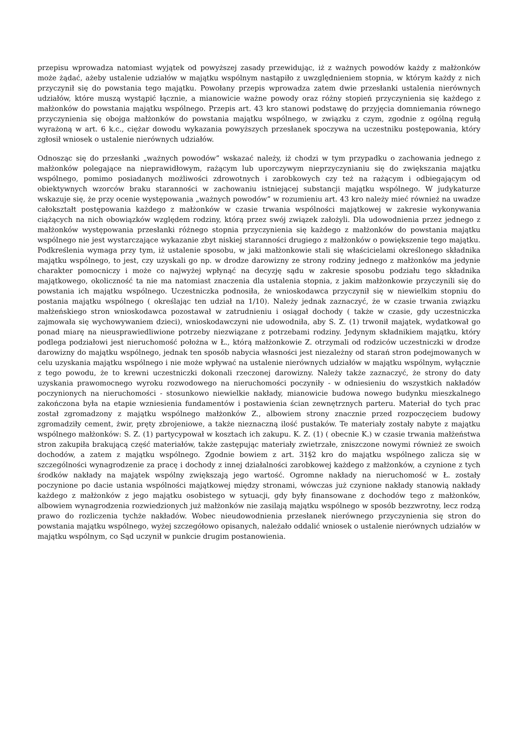przepisu wprowadza natomiast wyjątek od powyższej zasady przewidując, iż z ważnych powodów każdy z małżonków może żądać, ażeby ustalenie udziałów w majątku wspólnym nastąpiło z uwzględnieniem stopnia, w którym każdy z nich przyczynił się do powstania tego majątku. Powołany przepis wprowadza zatem dwie przesłanki ustalenia nierównych udziałów, które muszą wystąpić łącznie, a mianowicie ważne powody oraz różny stopień przyczynienia się każdego z małżonków do powstania majątku wspólnego. Przepis art. 43 kro stanowi podstawę do przyjęcia domniemania równego przyczynienia się obojga małżonków do powstania majątku wspólnego, w związku z czym, zgodnie z ogólną regułą wyrażoną w art. 6 k.c., ciężar dowodu wykazania powyższych przesłanek spoczywa na uczestniku postępowania, który zgłosił wniosek o ustalenie nierównych udziałów.
Odnosząc się do przesłanki „ważnych powodów” wskazać należy, iż chodzi w tym przypadku o zachowania jednego z małżonków polegające na nieprawidłowym, rażącym lub uporczywym nieprzyczynianiu się do zwiększania majątku wspólnego, pomimo posiadanych możliwości zdrowotnych i zarobkowych czy też na rażącym i odbiegającym od obiektywnych wzorców braku staranności w zachowaniu istniejącej substancji majątku wspólnego. W judykaturze wskazuje się, że przy ocenie występowania „ważnych powodów” w rozumieniu art. 43 kro należy mieć również na uwadze całokształt postępowania każdego z małżonków w czasie trwania wspólności majątkowej w zakresie wykonywania ciążących na nich obowiązków względem rodziny, którą przez swój związek założyli. Dla udowodnienia przez jednego z małżonków występowania przesłanki różnego stopnia przyczynienia się każdego z małżonków do powstania majątku wspólnego nie jest wystarczające wykazanie zbyt niskiej staranności drugiego z małżonków o powiększenie tego majątku. Podkreślenia wymaga przy tym, iż ustalenie sposobu, w jaki małżonkowie stali się właścicielami określonego składnika majątku wspólnego, to jest, czy uzyskali go np. w drodze darowizny ze strony rodziny jednego z małżonków ma jedynie charakter pomocniczy i może co najwyżej wpłynąć na decyzję sądu w zakresie sposobu podziału tego składnika majątkowego, okoliczność ta nie ma natomiast znaczenia dla ustalenia stopnia, z jakim małżonkowie przyczynili się do powstania ich majątku wspólnego. Uczestniczka podnosiła, że wnioskodawca przyczynił się w niewielkim stopniu do postania majątku wspólnego ( określając ten udział na 1/10). Należy jednak zaznaczyć, że w czasie trwania związku małżeńskiego stron wnioskodawca pozostawał w zatrudnieniu i osiągał dochody ( także w czasie, gdy uczestniczka zajmowała się wychowywaniem dzieci), wnioskodawczyni nie udowodniła, aby S. Z. (1) trwonił majątek, wydatkował go ponad miarę na nieusprawiedliwione potrzeby niezwiązane z potrzebami rodziny. Jedynym składnikiem majątku, który podlega podziałowi jest nieruchomość położna w Ł., którą małżonkowie Z. otrzymali od rodziców uczestniczki w drodze darowizny do majątku wspólnego, jednak ten sposób nabycia własności jest niezależny od starań stron podejmowanych w celu uzyskania majątku wspólnego i nie może wpływać na ustalenie nierównych udziałów w majątku wspólnym, wyłącznie z tego powodu, że to krewni uczestniczki dokonali rzeczonej darowizny. Należy także zaznaczyć, że strony do daty uzyskania prawomocnego wyroku rozwodowego na nieruchomości poczyniły - w odniesieniu do wszystkich nakładów poczynionych na nieruchomości - stosunkowo niewielkie nakłady, mianowicie budowa nowego budynku mieszkalnego zakończona była na etapie wzniesienia fundamentów i postawienia ścian zewnętrznych parteru. Materiał do tych prac został zgromadzony z majątku wspólnego małżonków Z., albowiem strony znacznie przed rozpoczęciem budowy zgromadziły cement, żwir, pręty zbrojeniowe, a także nieznaczną ilość pustaków. Te materiały zostały nabyte z majątku wspólnego małżonków: S. Z. (1) partycypował w kosztach ich zakupu. K. Z. (1) ( obecnie K.) w czasie trwania małżeństwa stron zakupiła brakującą część materiałów, także zastępując materiały zwietrzałe, zniszczone nowymi również ze swoich dochodów, a zatem z majątku wspólnego. Zgodnie bowiem z art. 31§2 kro do majątku wspólnego zalicza się w szczególności wynagrodzenie za pracę i dochody z innej działalności zarobkowej każdego z małżonków, a czynione z tych środków nakłady na majątek wspólny zwiększają jego wartość. Ogromne nakłady na nieruchomość w Ł. zostały poczynione po dacie ustania wspólności majątkowej między stronami, wówczas już czynione nakłady stanowią nakłady każdego z małżonków z jego majątku osobistego w sytuacji, gdy były finansowane z dochodów tego z małżonków, albowiem wynagrodzenia rozwiedzionych już małżonków nie zasilają majątku wspólnego w sposób bezzwrotny, lecz rodzą prawo do rozliczenia tychże nakładów. Wobec nieudowodnienia przesłanek nierównego przyczynienia się stron do powstania majątku wspólnego, wyżej szczegółowo opisanych, należało oddalić wniosek o ustalenie nierównych udziałów w majątku wspólnym, co Sąd uczynił w punkcie drugim postanowienia.